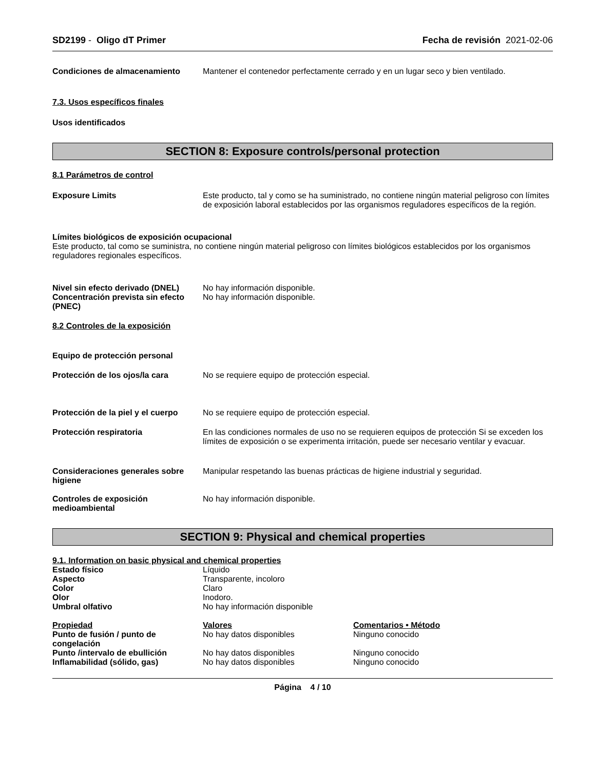SD2199 - Oligo dT Primer Fecha de revisión 2021-02-06
Condiciones de almacenamiento Mantener el contenedor perfectamente cerrado y en un lugar seco y bien ventilado.
7.3. Usos específicos finales
Usos identificados
SECTION 8: Exposure controls/personal protection
8.1 Parámetros de control
Exposure Limits Este producto, tal y como se ha suministrado, no contiene ningún material peligroso con límites de exposición laboral establecidos por las organismos reguladores específicos de la región.
Límites biológicos de exposición ocupacional
Este producto, tal como se suministra, no contiene ningún material peligroso con límites biológicos establecidos por los organismos reguladores regionales específicos.
Nivel sin efecto derivado (DNEL)
No hay información disponible.
Concentración prevista sin efecto (PNEC)
No hay información disponible.
8.2 Controles de la exposición
Equipo de protección personal
Protección de los ojos/la cara No se requiere equipo de protección especial.
Protección de la piel y el cuerpo
No se requiere equipo de protección especial.
Protección respiratoria En las condiciones normales de uso no se requieren equipos de protección Si se exceden los límites de exposición o se experimenta irritación, puede ser necesario ventilar y evacuar.
Consideraciones generales sobre higiene
Manipular respetando las buenas prácticas de higiene industrial y seguridad.
Controles de exposición medioambiental
No hay información disponible.
SECTION 9: Physical and chemical properties
9.1. Information on basic physical and chemical properties
| Estado físico | Líquido |
| Aspecto | Transparente, incoloro |
| Color | Claro |
| Olor | Inodoro. |
| Umbral olfativo | No hay información disponible |
| Propiedad | Valores | Comentarios • Método |
| --- | --- | --- |
| Punto de fusión / punto de congelación | No hay datos disponibles | Ninguno conocido |
| Punto /intervalo de ebullición | No hay datos disponibles | Ninguno conocido |
| Inflamabilidad (sólido, gas) | No hay datos disponibles | Ninguno conocido |
Página 4 / 10